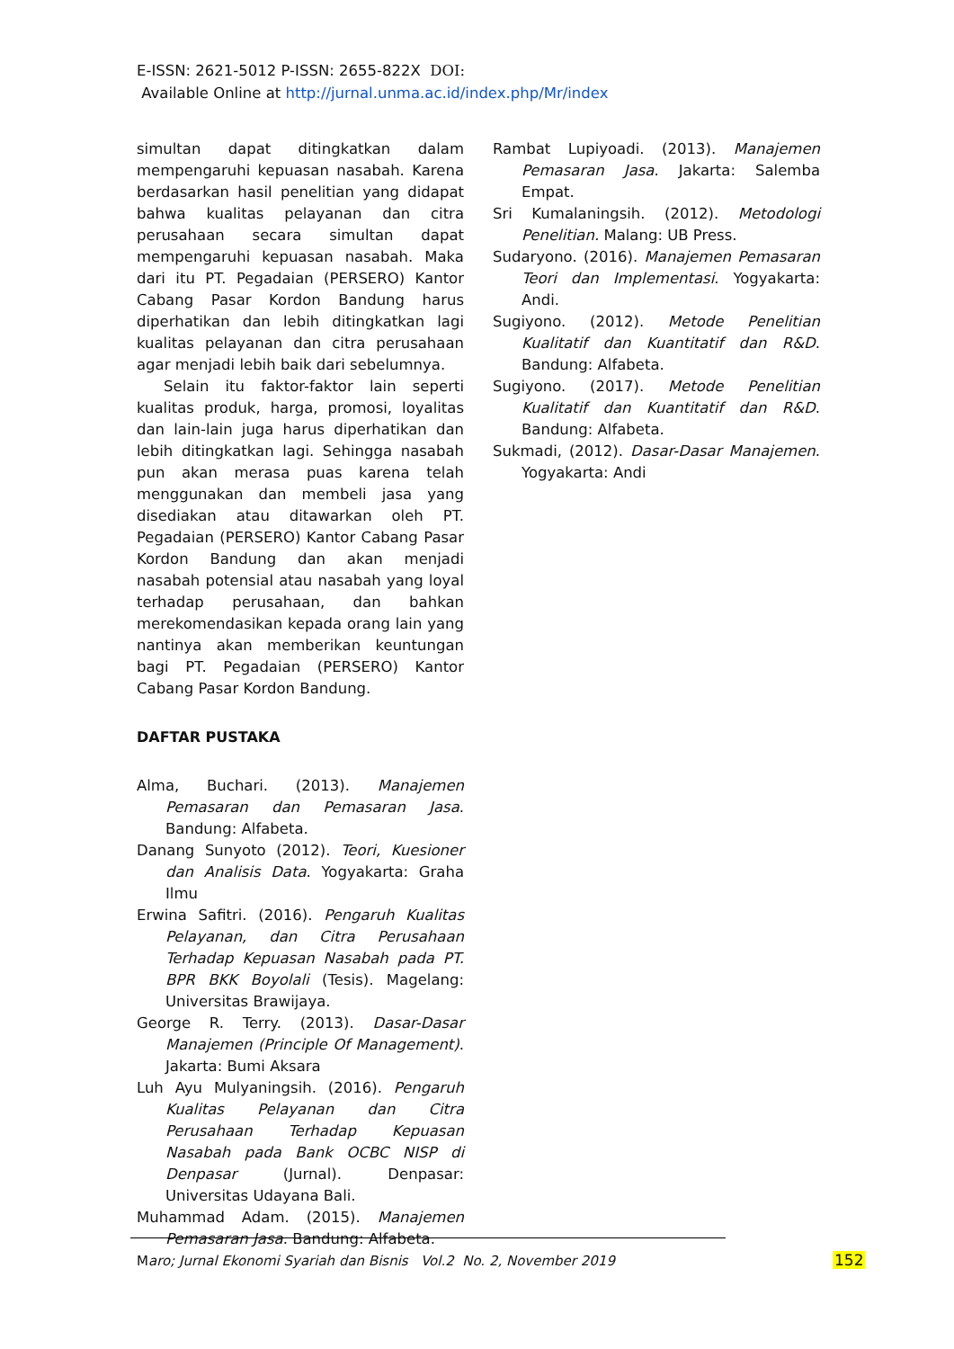E-ISSN: 2621-5012 P-ISSN: 2655-822X DOI:
Available Online at http://jurnal.unma.ac.id/index.php/Mr/index
simultan dapat ditingkatkan dalam mempengaruhi kepuasan nasabah. Karena berdasarkan hasil penelitian yang didapat bahwa kualitas pelayanan dan citra perusahaan secara simultan dapat mempengaruhi kepuasan nasabah. Maka dari itu PT. Pegadaian (PERSERO) Kantor Cabang Pasar Kordon Bandung harus diperhatikan dan lebih ditingkatkan lagi kualitas pelayanan dan citra perusahaan agar menjadi lebih baik dari sebelumnya.
Selain itu faktor-faktor lain seperti kualitas produk, harga, promosi, loyalitas dan lain-lain juga harus diperhatikan dan lebih ditingkatkan lagi. Sehingga nasabah pun akan merasa puas karena telah menggunakan dan membeli jasa yang disediakan atau ditawarkan oleh PT. Pegadaian (PERSERO) Kantor Cabang Pasar Kordon Bandung dan akan menjadi nasabah potensial atau nasabah yang loyal terhadap perusahaan, dan bahkan merekomendasikan kepada orang lain yang nantinya akan memberikan keuntungan bagi PT. Pegadaian (PERSERO) Kantor Cabang Pasar Kordon Bandung.
DAFTAR PUSTAKA
Alma, Buchari. (2013). Manajemen Pemasaran dan Pemasaran Jasa. Bandung: Alfabeta.
Danang Sunyoto (2012). Teori, Kuesioner dan Analisis Data. Yogyakarta: Graha Ilmu
Erwina Safitri. (2016). Pengaruh Kualitas Pelayanan, dan Citra Perusahaan Terhadap Kepuasan Nasabah pada PT. BPR BKK Boyolali (Tesis). Magelang: Universitas Brawijaya.
George R. Terry. (2013). Dasar-Dasar Manajemen (Principle Of Management). Jakarta: Bumi Aksara
Luh Ayu Mulyaningsih. (2016). Pengaruh Kualitas Pelayanan dan Citra Perusahaan Terhadap Kepuasan Nasabah pada Bank OCBC NISP di Denpasar (Jurnal). Denpasar: Universitas Udayana Bali.
Muhammad Adam. (2015). Manajemen Pemasaran Jasa. Bandung: Alfabeta.
Rambat Lupiyoadi. (2013). Manajemen Pemasaran Jasa. Jakarta: Salemba Empat.
Sri Kumalaningsih. (2012). Metodologi Penelitian. Malang: UB Press.
Sudaryono. (2016). Manajemen Pemasaran Teori dan Implementasi. Yogyakarta: Andi.
Sugiyono. (2012). Metode Penelitian Kualitatif dan Kuantitatif dan R&D. Bandung: Alfabeta.
Sugiyono. (2017). Metode Penelitian Kualitatif dan Kuantitatif dan R&D. Bandung: Alfabeta.
Sukmadi, (2012). Dasar-Dasar Manajemen. Yogyakarta: Andi
Maro; Jurnal Ekonomi Syariah dan Bisnis Vol.2 No. 2, November 2019
152